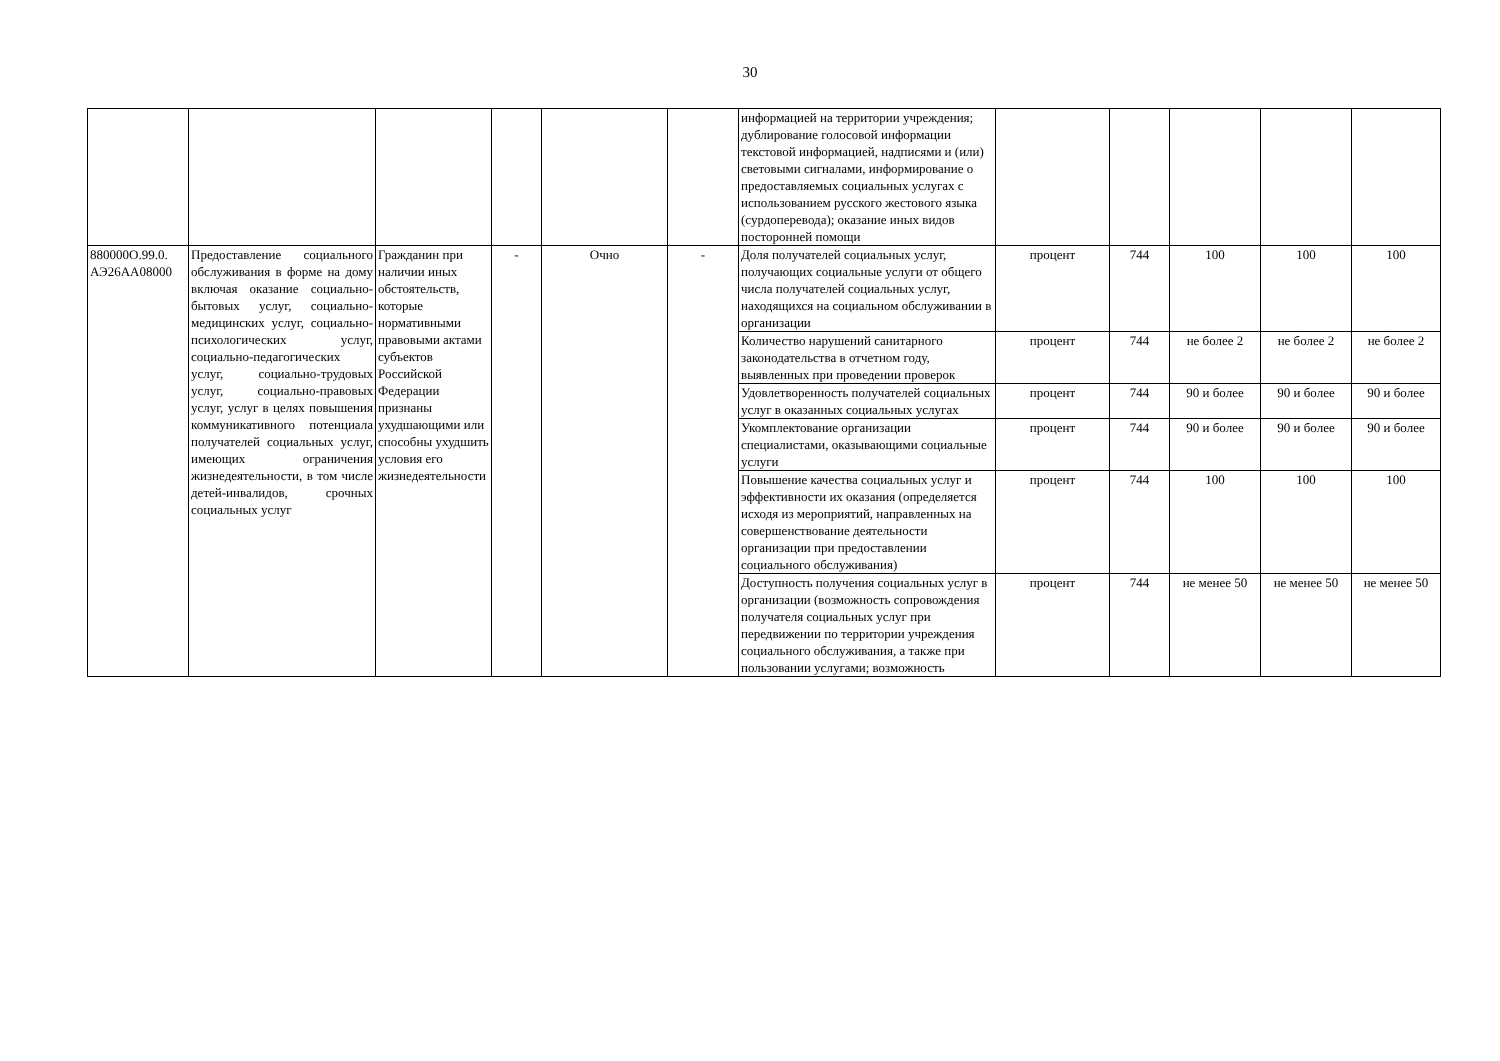30
| | | | | | | информацией на территории учреждения; дублирование голосовой информации текстовой информацией, надписями и (или) световыми сигналами, информирование о предоставляемых социальных услугах с использованием русского жестового языка (сурдоперевода); оказание иных видов посторонней помощи | | | | | |
| 880000О.99.0. АЭ26АА08000 | Предоставление социального обслуживания в форме на дому включая оказание социально-бытовых услуг, социально-медицинских услуг, социально-психологических услуг, социально-педагогических услуг, социально-трудовых услуг, социально-правовых услуг, услуг в целях повышения коммуникативного потенциала получателей социальных услуг, имеющих ограничения жизнедеятельности, в том числе детей-инвалидов, срочных социальных услуг | Гражданин при наличии иных обстоятельств, которые нормативными правовыми актами субъектов Российской Федерации признаны ухудшающими или способны ухудшить условия его жизнедеятельности | - | Очно | - | Доля получателей социальных услуг, получающих социальные услуги от общего числа получателей социальных услуг, находящихся на социальном обслуживании в организации | процент | 744 | 100 | 100 | 100 |
| | | | | | | Количество нарушений санитарного законодательства в отчетном году, выявленных при проведении проверок | процент | 744 | не более 2 | не более 2 | не более 2 |
| | | | | | | Удовлетворенность получателей социальных услуг в оказанных социальных услугах | процент | 744 | 90 и более | 90 и более | 90 и более |
| | | | | | | Укомплектование организации специалистами, оказывающими социальные услуги | процент | 744 | 90 и более | 90 и более | 90 и более |
| | | | | | | Повышение качества социальных услуг и эффективности их оказания (определяется исходя из мероприятий, направленных на совершенствование деятельности организации при предоставлении социального обслуживания) | процент | 744 | 100 | 100 | 100 |
| | | | | | | Доступность получения социальных услуг в организации (возможность сопровождения получателя социальных услуг при передвижении по территории учреждения социального обслуживания, а также при пользовании услугами; возможность | процент | 744 | не менее 50 | не менее 50 | не менее 50 |